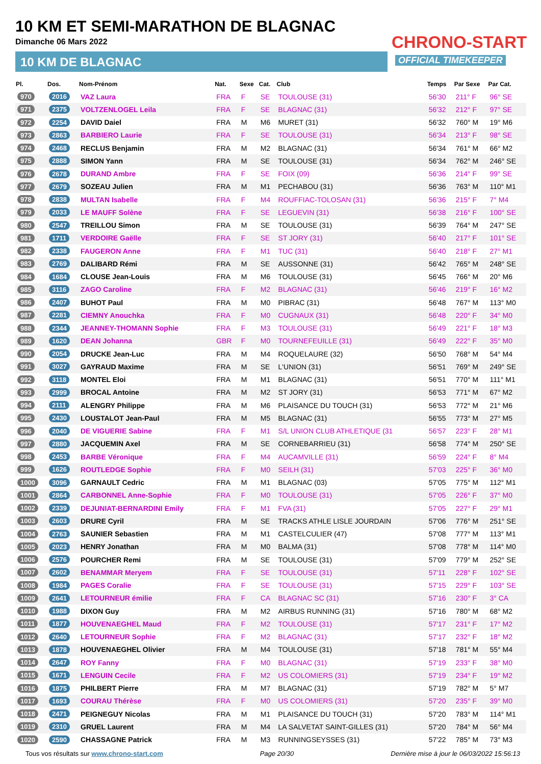10 KM ET SEMI-MARATHON DE BLAGNAC
Dimanche 06 Mars 2022
10 KM DE BLAGNAC
CHRONO-START
OFFICIAL TIMEKEEPER
| Pl. | Dos. | Nom-Prénom | Nat. | Sexe | Cat. | Club | Temps | Par Sexe | Par Cat. |
| --- | --- | --- | --- | --- | --- | --- | --- | --- | --- |
| 970 | 2016 | VAZ Laura | FRA | F | SE | TOULOUSE (31) | 56'30 | 211° F | 96° SE |
| 971 | 2375 | VOLTZENLOGEL Leila | FRA | F | SE | BLAGNAC (31) | 56'32 | 212° F | 97° SE |
| 972 | 2254 | DAVID Daiel | FRA | M | M6 | MURET (31) | 56'32 | 760° M | 19° M6 |
| 973 | 2863 | BARBIERO Laurie | FRA | F | SE | TOULOUSE (31) | 56'34 | 213° F | 98° SE |
| 974 | 2468 | RECLUS Benjamin | FRA | M | M2 | BLAGNAC (31) | 56'34 | 761° M | 66° M2 |
| 975 | 2888 | SIMON Yann | FRA | M | SE | TOULOUSE (31) | 56'34 | 762° M | 246° SE |
| 976 | 2678 | DURAND Ambre | FRA | F | SE | FOIX (09) | 56'36 | 214° F | 99° SE |
| 977 | 2679 | SOZEAU Julien | FRA | M | M1 | PECHABOU (31) | 56'36 | 763° M | 110° M1 |
| 978 | 2838 | MULTAN Isabelle | FRA | F | M4 | ROUFFIAC-TOLOSAN (31) | 56'36 | 215° F | 7° M4 |
| 979 | 2033 | LE MAUFF Solène | FRA | F | SE | LEGUEVIN (31) | 56'38 | 216° F | 100° SE |
| 980 | 2547 | TREILLOU Simon | FRA | M | SE | TOULOUSE (31) | 56'39 | 764° M | 247° SE |
| 981 | 1711 | VERDOIRE Gaëlle | FRA | F | SE | ST JORY (31) | 56'40 | 217° F | 101° SE |
| 982 | 2338 | FAUGERON Anne | FRA | F | M1 | TUC (31) | 56'40 | 218° F | 27° M1 |
| 983 | 2769 | DALIBARD Rémi | FRA | M | SE | AUSSONNE (31) | 56'42 | 765° M | 248° SE |
| 984 | 1684 | CLOUSE Jean-Louis | FRA | M | M6 | TOULOUSE (31) | 56'45 | 766° M | 20° M6 |
| 985 | 3116 | ZAGO Caroline | FRA | F | M2 | BLAGNAC (31) | 56'46 | 219° F | 16° M2 |
| 986 | 2407 | BUHOT Paul | FRA | M | M0 | PIBRAC (31) | 56'48 | 767° M | 113° M0 |
| 987 | 2281 | CIEMNY Anouchka | FRA | F | M0 | CUGNAUX (31) | 56'48 | 220° F | 34° M0 |
| 988 | 2344 | JEANNEY-THOMANN Sophie | FRA | F | M3 | TOULOUSE (31) | 56'49 | 221° F | 18° M3 |
| 989 | 1620 | DEAN Johanna | GBR | F | M0 | TOURNEFEUILLE (31) | 56'49 | 222° F | 35° M0 |
| 990 | 2054 | DRUCKE Jean-Luc | FRA | M | M4 | ROQUELAURE (32) | 56'50 | 768° M | 54° M4 |
| 991 | 3027 | GAYRAUD Maxime | FRA | M | SE | L'UNION (31) | 56'51 | 769° M | 249° SE |
| 992 | 3118 | MONTEL Eloi | FRA | M | M1 | BLAGNAC (31) | 56'51 | 770° M | 111° M1 |
| 993 | 2999 | BROCAL Antoine | FRA | M | M2 | ST JORY (31) | 56'53 | 771° M | 67° M2 |
| 994 | 2111 | ALENGRY Philippe | FRA | M | M6 | PLAISANCE DU TOUCH (31) | 56'53 | 772° M | 21° M6 |
| 995 | 2430 | LOUSTALOT Jean-Paul | FRA | M | M5 | BLAGNAC (31) | 56'55 | 773° M | 27° M5 |
| 996 | 2040 | DE VIGUERIE Sabine | FRA | F | M1 | S/L UNION CLUB ATHLETIQUE (31 | 56'57 | 223° F | 28° M1 |
| 997 | 2880 | JACQUEMIN Axel | FRA | M | SE | CORNEBARRIEU (31) | 56'58 | 774° M | 250° SE |
| 998 | 2453 | BARBE Véronique | FRA | F | M4 | AUCAMVILLE (31) | 56'59 | 224° F | 8° M4 |
| 999 | 1626 | ROUTLEDGE Sophie | FRA | F | M0 | SEILH (31) | 57'03 | 225° F | 36° M0 |
| 1000 | 3096 | GARNAULT Cedric | FRA | M | M1 | BLAGNAC (03) | 57'05 | 775° M | 112° M1 |
| 1001 | 2864 | CARBONNEL Anne-Sophie | FRA | F | M0 | TOULOUSE (31) | 57'05 | 226° F | 37° M0 |
| 1002 | 2339 | DEJUNIAT-BERNARDINI Emily | FRA | F | M1 | FVA (31) | 57'05 | 227° F | 29° M1 |
| 1003 | 2603 | DRURE Cyril | FRA | M | SE | TRACKS ATHLE LISLE JOURDAIN | 57'06 | 776° M | 251° SE |
| 1004 | 2763 | SAUNIER Sebastien | FRA | M | M1 | CASTELCULIER (47) | 57'08 | 777° M | 113° M1 |
| 1005 | 2023 | HENRY Jonathan | FRA | M | M0 | BALMA (31) | 57'08 | 778° M | 114° M0 |
| 1006 | 2576 | POURCHER Remi | FRA | M | SE | TOULOUSE (31) | 57'09 | 779° M | 252° SE |
| 1007 | 2602 | BENAMMAR Meryem | FRA | F | SE | TOULOUSE (31) | 57'11 | 228° F | 102° SE |
| 1008 | 1984 | PAGES Coralie | FRA | F | SE | TOULOUSE (31) | 57'15 | 229° F | 103° SE |
| 1009 | 2641 | LETOURNEUR émilie | FRA | F | CA | BLAGNAC SC (31) | 57'16 | 230° F | 3° CA |
| 1010 | 1988 | DIXON Guy | FRA | M | M2 | AIRBUS RUNNING (31) | 57'16 | 780° M | 68° M2 |
| 1011 | 1877 | HOUVENAEGHEL Maud | FRA | F | M2 | TOULOUSE (31) | 57'17 | 231° F | 17° M2 |
| 1012 | 2640 | LETOURNEUR Sophie | FRA | F | M2 | BLAGNAC (31) | 57'17 | 232° F | 18° M2 |
| 1013 | 1878 | HOUVENAEGHEL Olivier | FRA | M | M4 | TOULOUSE (31) | 57'18 | 781° M | 55° M4 |
| 1014 | 2647 | ROY Fanny | FRA | F | M0 | BLAGNAC (31) | 57'19 | 233° F | 38° M0 |
| 1015 | 1671 | LENGUIN Cecile | FRA | F | M2 | US COLOMIERS (31) | 57'19 | 234° F | 19° M2 |
| 1016 | 1875 | PHILBERT Pierre | FRA | M | M7 | BLAGNAC (31) | 57'19 | 782° M | 5° M7 |
| 1017 | 1693 | COURAU Thérèse | FRA | F | M0 | US COLOMIERS (31) | 57'20 | 235° F | 39° M0 |
| 1018 | 2471 | PEIGNEGUY Nicolas | FRA | M | M1 | PLAISANCE DU TOUCH (31) | 57'20 | 783° M | 114° M1 |
| 1019 | 2310 | GRUEL Laurent | FRA | M | M4 | LA SALVETAT SAINT-GILLES (31) | 57'20 | 784° M | 56° M4 |
| 1020 | 2590 | CHASSAGNE Patrick | FRA | M | M3 | RUNNINGSEYSSES (31) | 57'22 | 785° M | 73° M3 |
Tous vos résultats sur www.chrono-start.com Page 20/30 Dernière mise à jour le 06/03/2022 15:56:13